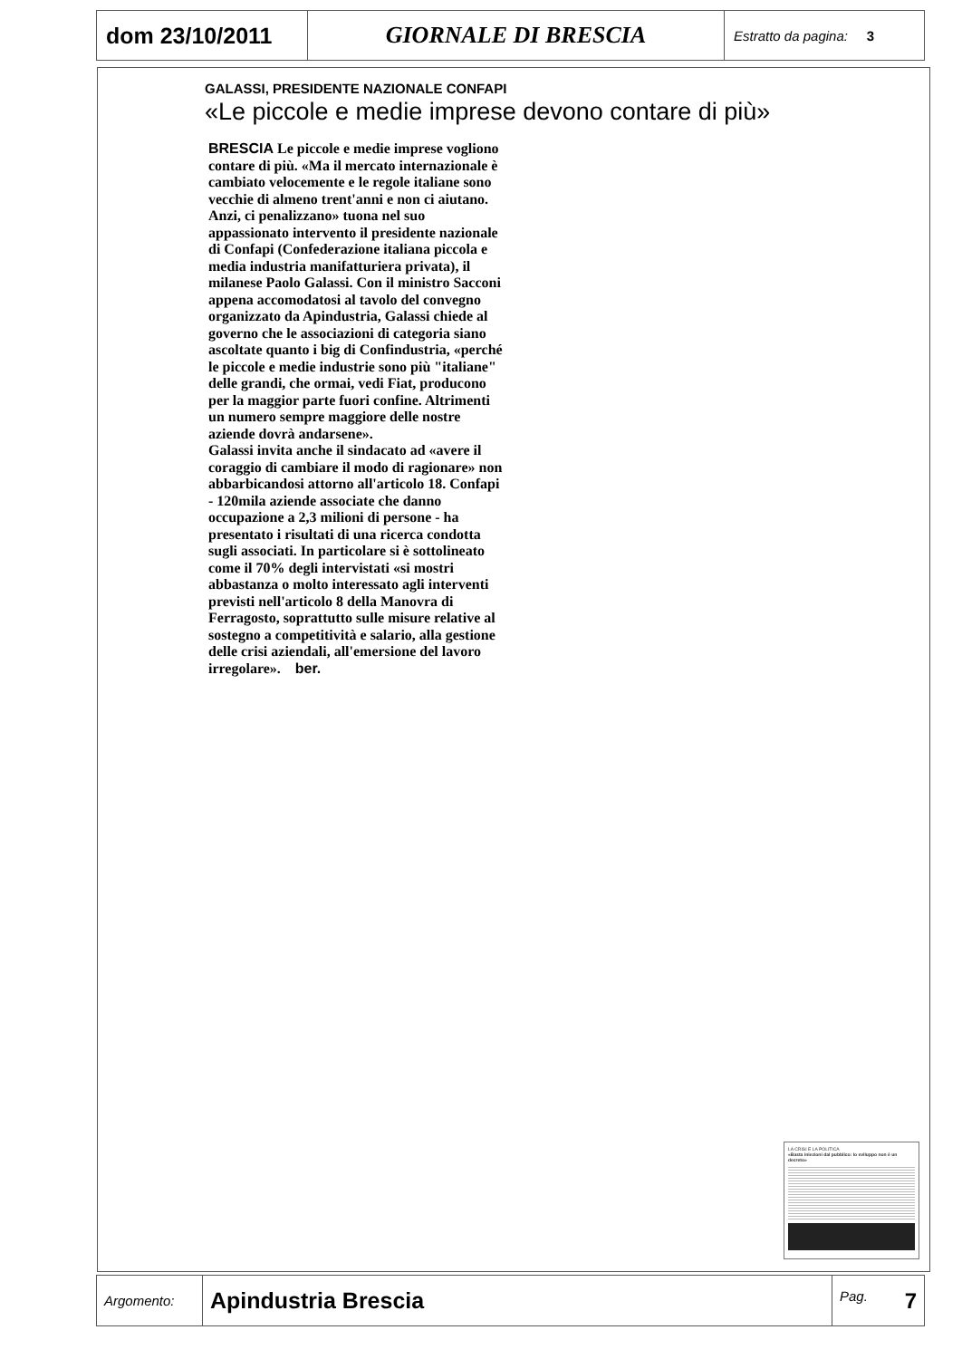| dom 23/10/2011 | GIORNALE DI BRESCIA | Estratto da pagina: 3 |
GALASSI, PRESIDENTE NAZIONALE CONFAPI
«Le piccole e medie imprese devono contare di più»
BRESCIA Le piccole e medie imprese vogliono contare di più. «Ma il mercato internazionale è cambiato velocemente e le regole italiane sono vecchie di almeno trent'anni e non ci aiutano. Anzi, ci penalizzano» tuona nel suo appassionato intervento il presidente nazionale di Confapi (Confederazione italiana piccola e media industria manifatturiera privata), il milanese Paolo Galassi. Con il ministro Sacconi appena accomodatosi al tavolo del convegno organizzato da Apindustria, Galassi chiede al governo che le associazioni di categoria siano ascoltate quanto i big di Confindustria, «perché le piccole e medie industrie sono più "italiane" delle grandi, che ormai, vedi Fiat, producono per la maggior parte fuori confine. Altrimenti un numero sempre maggiore delle nostre aziende dovrà andarsene».
Galassi invita anche il sindacato ad «avere il coraggio di cambiare il modo di ragionare» non abbarbicandosi attorno all'articolo 18. Confapi - 120mila aziende associate che danno occupazione a 2,3 milioni di persone - ha presentato i risultati di una ricerca condotta sugli associati. In particolare si è sottolineato come il 70% degli intervistati «si mostri abbastanza o molto interessato agli interventi previsti nell'articolo 8 della Manovra di Ferragosto, soprattutto sulle misure relative al sostegno a competitività e salario, alla gestione delle crisi aziendali, all'emersione del lavoro irregolare». ber.
LA CRISI E LA POLITICA
«Basta iniezioni dal pubblico: lo sviluppo non è un decreto»
| Argomento: | Apindustria Brescia | Pag. 7 |